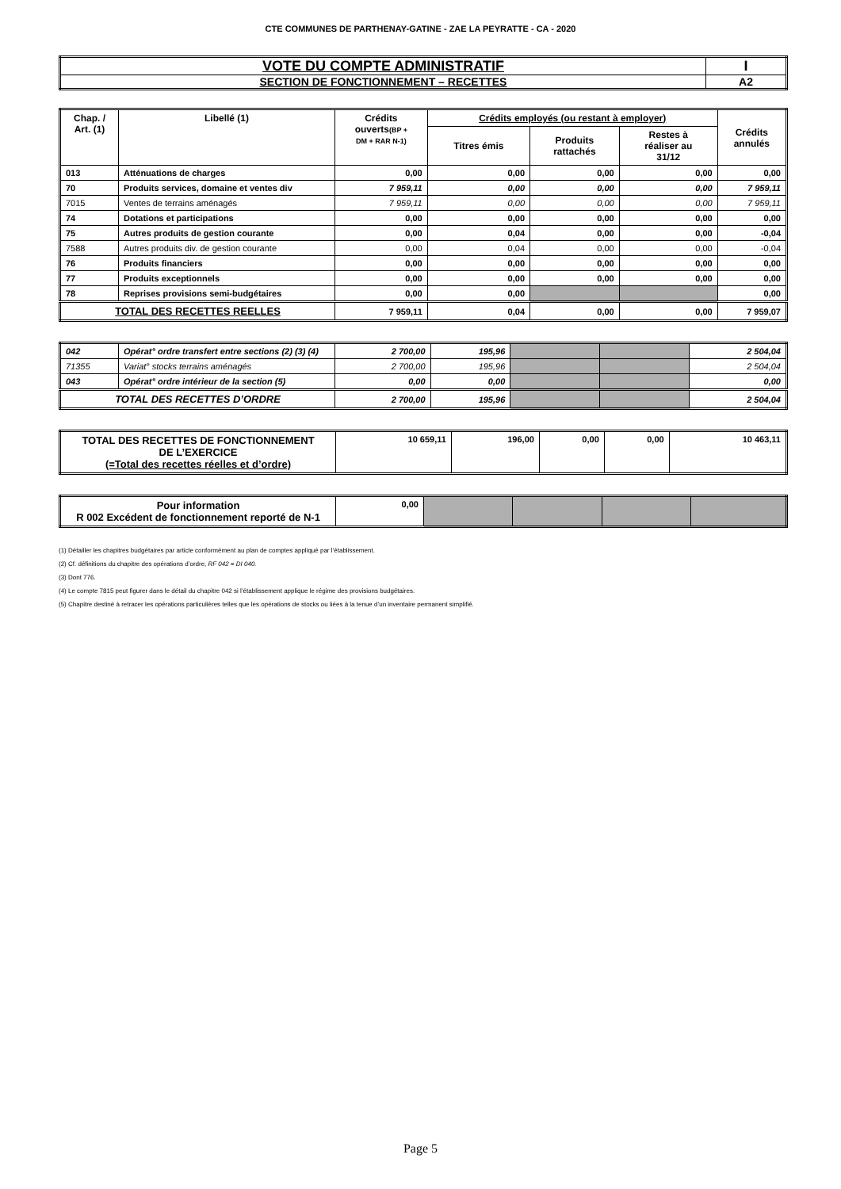CTE COMMUNES DE PARTHENAY-GATINE - ZAE LA PEYRATTE - CA - 2020
| VOTE DU COMPTE ADMINISTRATIF | I |
| SECTION DE FONCTIONNEMENT – RECETTES | A2 |
| Chap. / Art. (1) | Libellé (1) | Crédits ouverts (BP + DM + RAR N-1) | Crédits employés (ou restant à employer) | | | Crédits annulés |
| --- | --- | --- | --- | --- | --- | --- |
| | | | Titres émis | Produits rattachés | Restes à réaliser au 31/12 | |
| 013 | Atténuations de charges | 0,00 | 0,00 | 0,00 | 0,00 | 0,00 |
| 70 | Produits services, domaine et ventes div | 7 959,11 | 0,00 | 0,00 | 0,00 | 7 959,11 |
| 7015 | Ventes de terrains aménagés | 7 959,11 | 0,00 | 0,00 | 0,00 | 7 959,11 |
| 74 | Dotations et participations | 0,00 | 0,00 | 0,00 | 0,00 | 0,00 |
| 75 | Autres produits de gestion courante | 0,00 | 0,04 | 0,00 | 0,00 | -0,04 |
| 7588 | Autres produits div. de gestion courante | 0,00 | 0,04 | 0,00 | 0,00 | -0,04 |
| 76 | Produits financiers | 0,00 | 0,00 | 0,00 | 0,00 | 0,00 |
| 77 | Produits exceptionnels | 0,00 | 0,00 | 0,00 | 0,00 | 0,00 |
| 78 | Reprises provisions semi-budgétaires | 0,00 | 0,00 | | | 0,00 |
| TOTAL DES RECETTES REELLES | | 7 959,11 | 0,04 | 0,00 | 0,00 | 7 959,07 |
| 042 | Opérat° ordre transfert entre sections (2) (3) (4) | 2 700,00 | 195,96 | | | 2 504,04 |
| 71355 | Variat° stocks terrains aménagés | 2 700,00 | 195,96 | | | 2 504,04 |
| 043 | Opérat° ordre intérieur de la section (5) | 0,00 | 0,00 | | | 0,00 |
| TOTAL DES RECETTES D’ORDRE | | 2 700,00 | 195,96 | | | 2 504,04 |
| TOTAL DES RECETTES DE FONCTIONNEMENT DE L’EXERCICE (=Total des recettes réelles et d’ordre) | 10 659,11 | 196,00 | 0,00 | 0,00 | 10 463,11 |
| Pour information R 002 Excédent de fonctionnement reporté de N-1 | 0,00 | | | | |
(1) Détailler les chapitres budgétaires par article conformément au plan de comptes appliqué par l’établissement.
(2) Cf. définitions du chapitre des opérations d’ordre, RF 042 = DI 040.
(3) Dont 776.
(4) Le compte 7815 peut figurer dans le détail du chapitre 042 si l’établissement applique le régime des provisions budgétaires.
(5) Chapitre destiné à retracer les opérations particulières telles que les opérations de stocks ou liées à la tenue d’un inventaire permanent simplifié.
Page 5